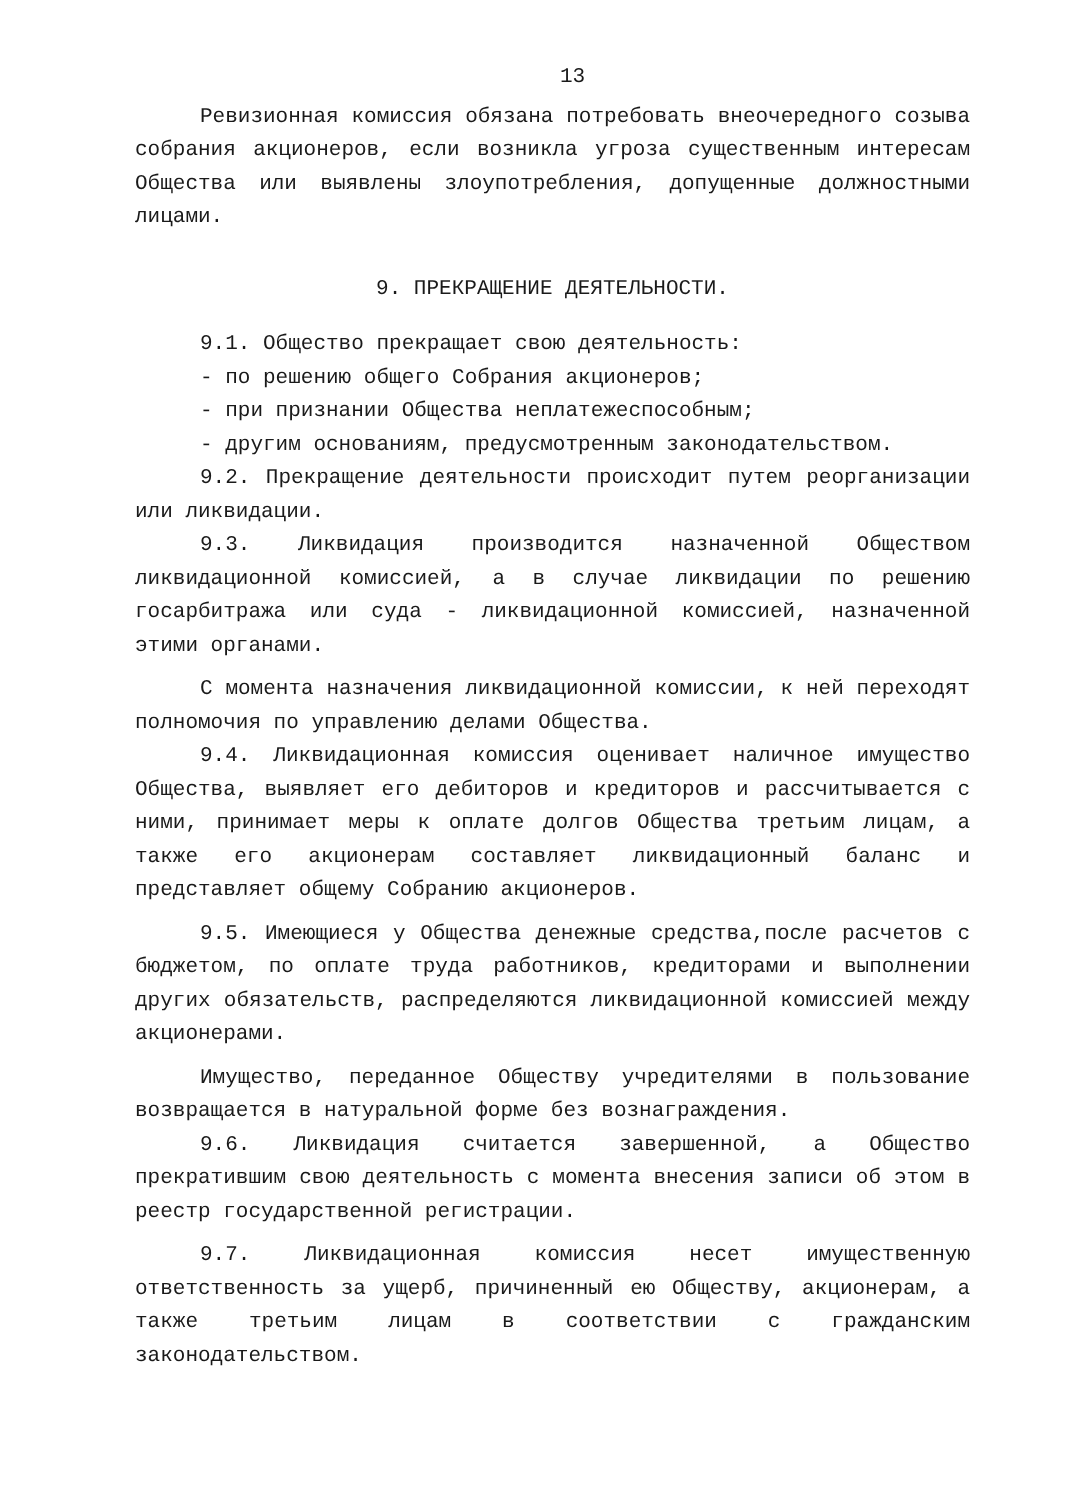13
Ревизионная комиссия обязана потребовать внеочередного созыва собрания акционеров, если возникла угроза существенным интересам Общества или выявлены злоупотребления, допущенные должностными лицами.
9. ПРЕКРАЩЕНИЕ ДЕЯТЕЛЬНОСТИ.
9.1. Общество прекращает свою деятельность:
- по решению общего Собрания акционеров;
- при признании Общества неплатежеспособным;
- другим основаниям, предусмотренным законодательством.
9.2. Прекращение деятельности происходит путем реорганизации или ликвидации.
9.3. Ликвидация производится назначенной Обществом ликвидационной комиссией, а в случае ликвидации по решению госарбитража или суда - ликвидационной комиссией, назначенной этими органами.
С момента назначения ликвидационной комиссии, к ней переходят полномочия по управлению делами Общества.
9.4. Ликвидационная комиссия оценивает наличное имущество Общества, выявляет его дебиторов и кредиторов и рассчитывается с ними, принимает меры к оплате долгов Общества третьим лицам, а также его акционерам составляет ликвидационный баланс и представляет общему Собранию акционеров.
9.5. Имеющиеся у Общества денежные средства,после расчетов с бюджетом, по оплате труда работников, кредиторами и выполнении других обязательств, распределяются ликвидационной комиссией между акционерами.
Имущество, переданное Обществу учредителями в пользование возвращается в натуральной форме без вознаграждения.
9.6. Ликвидация считается завершенной, а Общество прекратившим свою деятельность с момента внесения записи об этом в реестр государственной регистрации.
9.7. Ликвидационная комиссия несет имущественную ответственность за ущерб, причиненный ею Обществу, акционерам, а также третьим лицам в соответствии с гражданским законодательством.